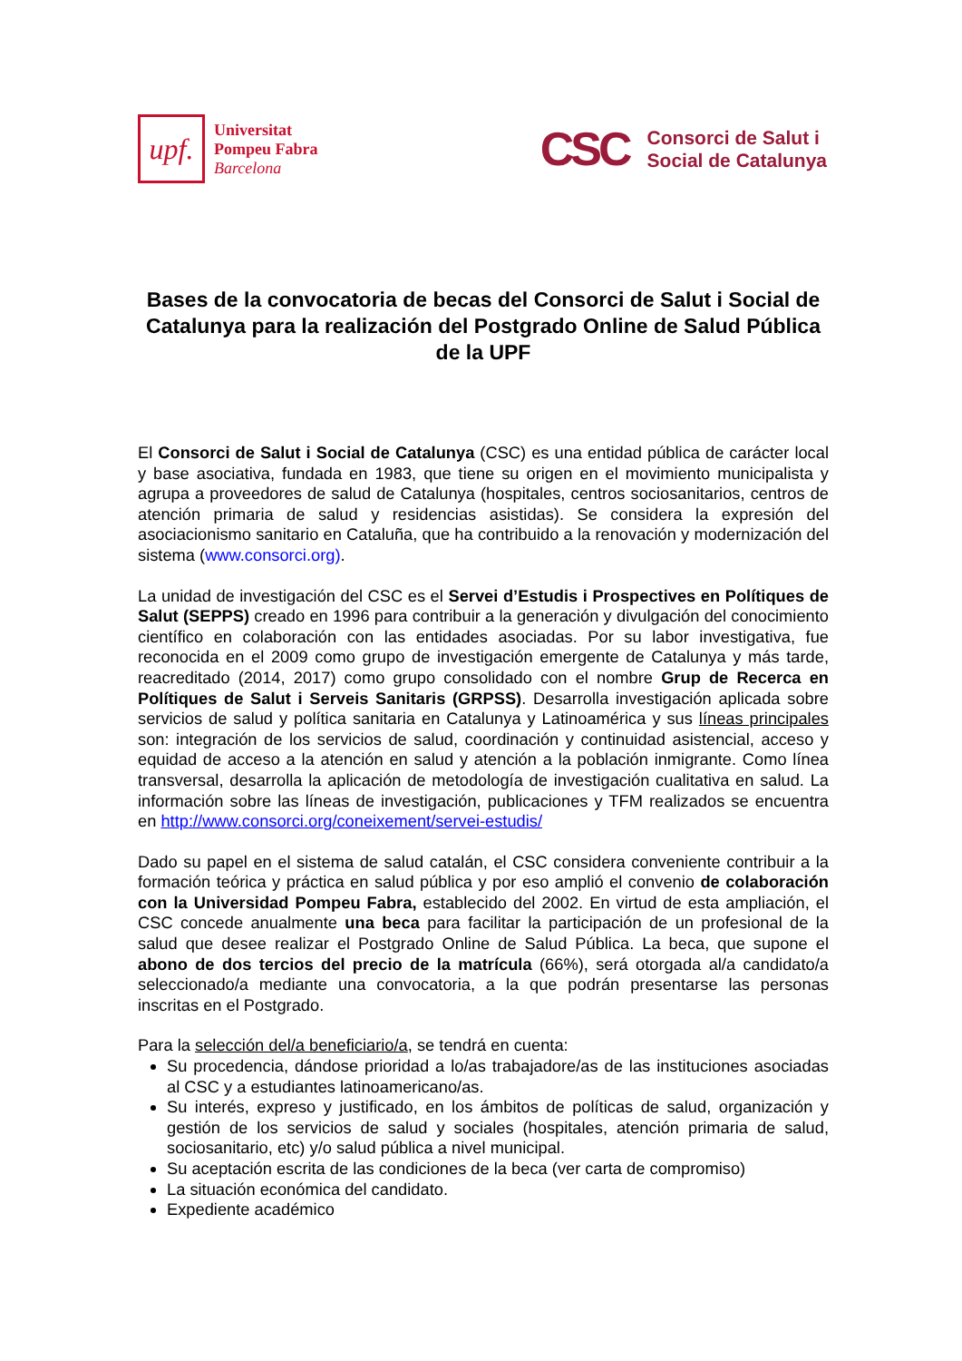upf.
Universitat
Pompeu Fabra
Barcelona
CSC
Consorci de Salut i
Social de Catalunya
Bases de la convocatoria de becas del Consorci de Salut i Social de Catalunya para la realización del Postgrado Online de Salud Pública de la UPF
El Consorci de Salut i Social de Catalunya (CSC) es una entidad pública de carácter local y base asociativa, fundada en 1983, que tiene su origen en el movimiento municipalista y agrupa a proveedores de salud de Catalunya (hospitales, centros sociosanitarios, centros de atención primaria de salud y residencias asistidas). Se considera la expresión del asociacionismo sanitario en Cataluña, que ha contribuido a la renovación y modernización del sistema (www.consorci.org).
La unidad de investigación del CSC es el Servei d’Estudis i Prospectives en Polítiques de Salut (SEPPS) creado en 1996 para contribuir a la generación y divulgación del conocimiento científico en colaboración con las entidades asociadas. Por su labor investigativa, fue reconocida en el 2009 como grupo de investigación emergente de Catalunya y más tarde, reacreditado (2014, 2017) como grupo consolidado con el nombre Grup de Recerca en Polítiques de Salut i Serveis Sanitaris (GRPSS). Desarrolla investigación aplicada sobre servicios de salud y política sanitaria en Catalunya y Latinoamérica y sus líneas principales son: integración de los servicios de salud, coordinación y continuidad asistencial, acceso y equidad de acceso a la atención en salud y atención a la población inmigrante. Como línea transversal, desarrolla la aplicación de metodología de investigación cualitativa en salud. La información sobre las líneas de investigación, publicaciones y TFM realizados se encuentra en http://www.consorci.org/coneixement/servei-estudis/
Dado su papel en el sistema de salud catalán, el CSC considera conveniente contribuir a la formación teórica y práctica en salud pública y por eso amplió el convenio de colaboración con la Universidad Pompeu Fabra, establecido del 2002. En virtud de esta ampliación, el CSC concede anualmente una beca para facilitar la participación de un profesional de la salud que desee realizar el Postgrado Online de Salud Pública. La beca, que supone el abono de dos tercios del precio de la matrícula (66%), será otorgada al/a candidato/a seleccionado/a mediante una convocatoria, a la que podrán presentarse las personas inscritas en el Postgrado.
Para la selección del/a beneficiario/a, se tendrá en cuenta:
Su procedencia, dándose prioridad a lo/as trabajadore/as de las instituciones asociadas al CSC y a estudiantes latinoamericano/as.
Su interés, expreso y justificado, en los ámbitos de políticas de salud, organización y gestión de los servicios de salud y sociales (hospitales, atención primaria de salud, sociosanitario, etc) y/o salud pública a nivel municipal.
Su aceptación escrita de las condiciones de la beca (ver carta de compromiso)
La situación económica del candidato.
Expediente académico